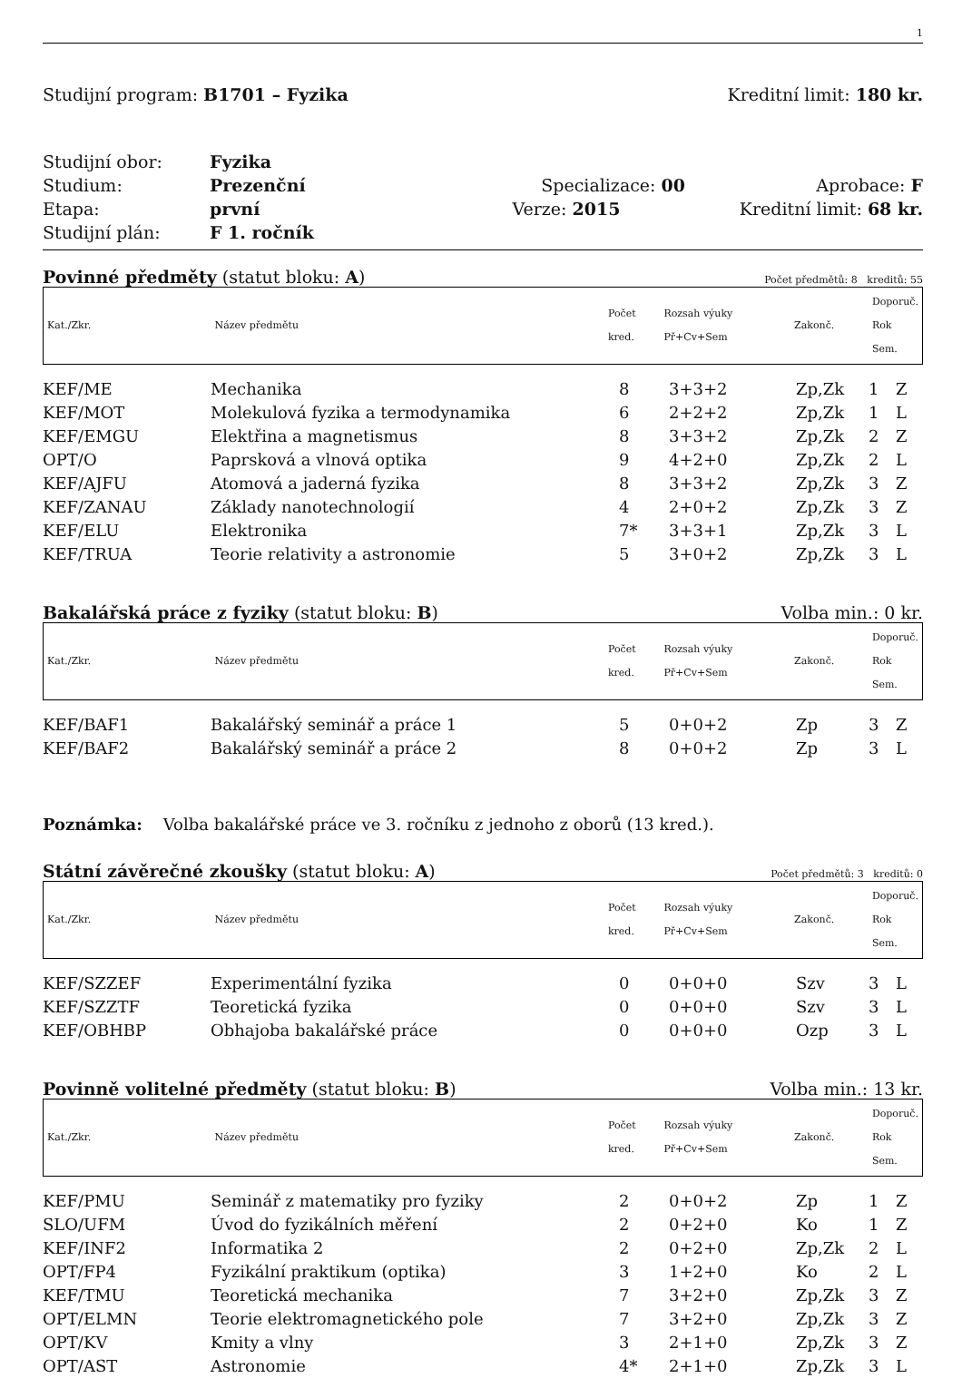1
Studijní program: B1701 – Fyzika Kreditní limit: 180 kr.
Studijní obor: Fyzika
Studium: Prezenční Specializace: 00 Aprobace: F
Etapa: první Verze: 2015 Kreditní limit: 68 kr.
Studijní plán: F 1. ročník
Povinné předměty (statut bloku: A) Počet předmětů: 8 kreditů: 55
| Kat./Zkr. | Název předmětu | Počet kred. | Rozsah výuky Př+Cv+Sem | Zakonč. | Doporuč. Rok Sem. |
| KEF/ME | Mechanika | 8 | 3+3+2 | Zp,Zk | 1 | Z |
| KEF/MOT | Molekulová fyzika a termodynamika | 6 | 2+2+2 | Zp,Zk | 1 | L |
| KEF/EMGU | Elektřina a magnetismus | 8 | 3+3+2 | Zp,Zk | 2 | Z |
| OPT/O | Paprsková a vlnová optika | 9 | 4+2+0 | Zp,Zk | 2 | L |
| KEF/AJFU | Atomová a jaderná fyzika | 8 | 3+3+2 | Zp,Zk | 3 | Z |
| KEF/ZANAU | Základy nanotechnologií | 4 | 2+0+2 | Zp,Zk | 3 | Z |
| KEF/ELU | Elektronika | 7* | 3+3+1 | Zp,Zk | 3 | L |
| KEF/TRUA | Teorie relativity a astronomie | 5 | 3+0+2 | Zp,Zk | 3 | L |
Bakalářská práce z fyziky (statut bloku: B) Volba min.: 0 kr.
| Kat./Zkr. | Název předmětu | Počet kred. | Rozsah výuky Př+Cv+Sem | Zakonč. | Doporuč. Rok Sem. |
| KEF/BAF1 | Bakalářský seminář a práce 1 | 5 | 0+0+2 | Zp | 3 | Z |
| KEF/BAF2 | Bakalářský seminář a práce 2 | 8 | 0+0+2 | Zp | 3 | L |
Poznámka: Volba bakalářské práce ve 3. ročníku z jednoho z oborů (13 kred.).
Státní závěrečné zkoušky (statut bloku: A) Počet předmětů: 3 kreditů: 0
| Kat./Zkr. | Název předmětu | Počet kred. | Rozsah výuky Př+Cv+Sem | Zakonč. | Doporuč. Rok Sem. |
| KEF/SZZEF | Experimentální fyzika | 0 | 0+0+0 | Szv | 3 | L |
| KEF/SZZTF | Teoretická fyzika | 0 | 0+0+0 | Szv | 3 | L |
| KEF/OBHBP | Obhajoba bakalářské práce | 0 | 0+0+0 | Ozp | 3 | L |
Povinně volitelné předměty (statut bloku: B) Volba min.: 13 kr.
| Kat./Zkr. | Název předmětu | Počet kred. | Rozsah výuky Př+Cv+Sem | Zakonč. | Doporuč. Rok Sem. |
| KEF/PMU | Seminář z matematiky pro fyziky | 2 | 0+0+2 | Zp | 1 | Z |
| SLO/UFM | Úvod do fyzikálních měření | 2 | 0+2+0 | Ko | 1 | Z |
| KEF/INF2 | Informatika 2 | 2 | 0+2+0 | Zp,Zk | 2 | L |
| OPT/FP4 | Fyzikální praktikum (optika) | 3 | 1+2+0 | Ko | 2 | L |
| KEF/TMU | Teoretická mechanika | 7 | 3+2+0 | Zp,Zk | 3 | Z |
| OPT/ELMN | Teorie elektromagnetického pole | 7 | 3+2+0 | Zp,Zk | 3 | Z |
| OPT/KV | Kmity a vlny | 3 | 2+1+0 | Zp,Zk | 3 | Z |
| OPT/AST | Astronomie | 4* | 2+1+0 | Zp,Zk | 3 | L |